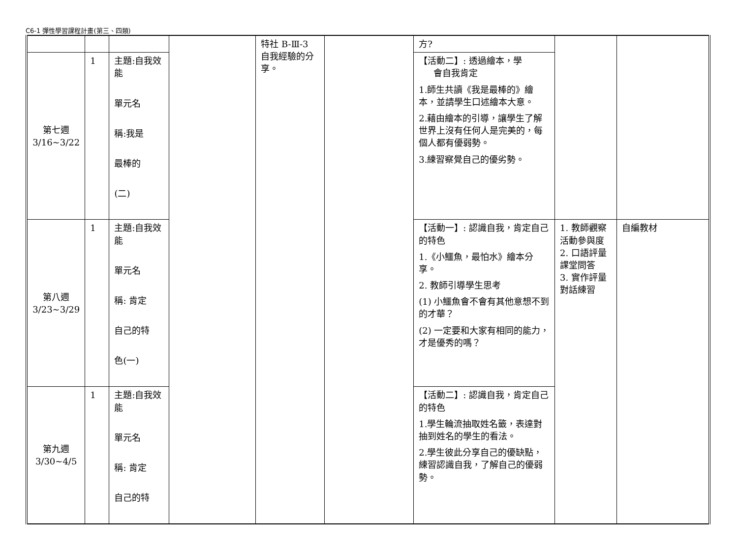C6-1 彈性學習課程計畫(第三、四類)
| | | | | 特社 B-Ⅲ-3 自我經驗的分享。 | | 方? | | |
| 第七週 3/16~3/22 | 1 | 主題:自我效能 單元名 稱:我是 最棒的 (二) | | | | 【活動二】: 透過繪本，學 會自我肯定 1.師生共讀《我是最棒的》繪本，並請學生口述繪本大意。 2.藉由繪本的引導，讓學生了解世界上沒有任何人是完美的，每個人都有優弱勢。 3.練習察覺自己的優劣勢。 | | |
| 第八週 3/23~3/29 | 1 | 主題:自我效能 單元名 稱: 肯定 自己的特 色(一) | | | | 【活動一】: 認識自我，肯定自己的特色 1.《小鱷魚，最怕水》繪本分享。 2. 教師引導學生思考 (1) 小鱷魚會不會有其他意想不到的才華？ (2) 一定要和大家有相同的能力，才是優秀的嗎？ | 1. 教師觀察活動參與度 2. 口語評量課堂問答 3. 實作評量對話練習 | 自編教材 |
| 第九週 3/30~4/5 | 1 | 主題:自我效能 單元名 稱: 肯定 自己的特 | | | | 【活動二】: 認識自我，肯定自己的特色 1.學生輪流抽取姓名籤，表達對抽到姓名的學生的看法。 2.學生彼此分享自己的優缺點，練習認識自我，了解自己的優弱勢。 | | |